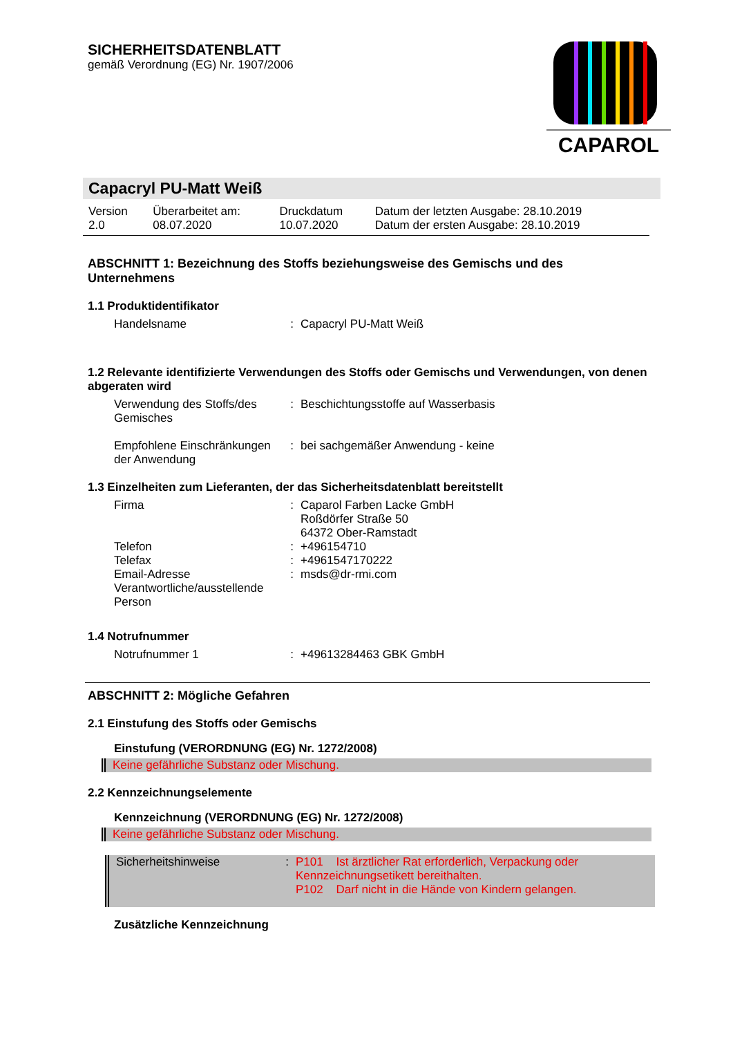SICHERHEITSDATENBLATT
gemäß Verordnung (EG) Nr. 1907/2006
CAPAROL
Capacryl PU-Matt Weiß
| Version 2.0 | Überarbeitet am: 08.07.2020 | Druckdatum 10.07.2020 | Datum der letzten Ausgabe: 28.10.2019 Datum der ersten Ausgabe: 28.10.2019 |
ABSCHNITT 1: Bezeichnung des Stoffs beziehungsweise des Gemischs und des Unternehmens
1.1 Produktidentifikator
| Handelsname | : | Capacryl PU-Matt Weiß |
1.2 Relevante identifizierte Verwendungen des Stoffs oder Gemischs und Verwendungen, von denen abgeraten wird
| Verwendung des Stoffs/des Gemisches | : | Beschichtungsstoffe auf Wasserbasis |
| Empfohlene Einschränkungen der Anwendung | : | bei sachgemäßer Anwendung - keine |
1.3 Einzelheiten zum Lieferanten, der das Sicherheitsdatenblatt bereitstellt
| Firma | : | Caparol Farben Lacke GmbH Roßdörfer Straße 50 64372 Ober-Ramstadt |
| Telefon | : | +496154710 |
| Telefax | : | +4961547170222 |
| Email-Adresse Verantwortliche/ausstellende Person | : | msds@dr-rmi.com |
1.4 Notrufnummer
| Notrufnummer 1 | : | +49613284463 GBK GmbH |
ABSCHNITT 2: Mögliche Gefahren
2.1 Einstufung des Stoffs oder Gemischs
Einstufung (VERORDNUNG (EG) Nr. 1272/2008)
Keine gefährliche Substanz oder Mischung.
2.2 Kennzeichnungselemente
Kennzeichnung (VERORDNUNG (EG) Nr. 1272/2008)
Keine gefährliche Substanz oder Mischung.
| Sicherheitshinweise | : | P101 Ist ärztlicher Rat erforderlich, Verpackung oder Kennzeichnungsetikett bereithalten. P102 Darf nicht in die Hände von Kindern gelangen. |
Zusätzliche Kennzeichnung